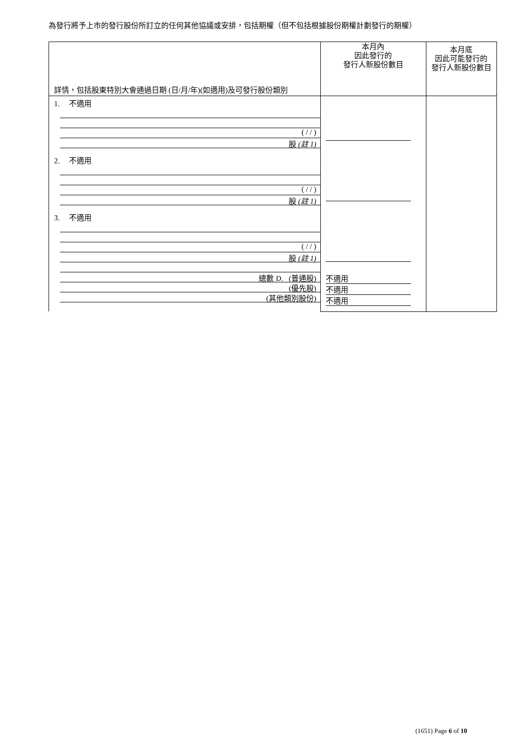為發行將予上市的發行股份所訂立的任何其他協議或安排，包括期權（但不包括根據股份期權計劃發行的期權）
| 詳情，包括股東特別大會通過日期 (日/月/年)(如適用)及可發行股份類別 | 本月內 因此發行的 發行人新股份數目 | 本月底 因此可能發行的 發行人新股份數目 |
| 1. 不適用 ( / / ) 股 (註 1) 2. 不適用 ( / / ) 股 (註 1) 3. 不適用 ( / / ) 股 (註 1) 總數 D. (普通股) (優先股) (其他類別股份) | 不適用 不適用 不適用 | |
(1651) Page 6 of 10